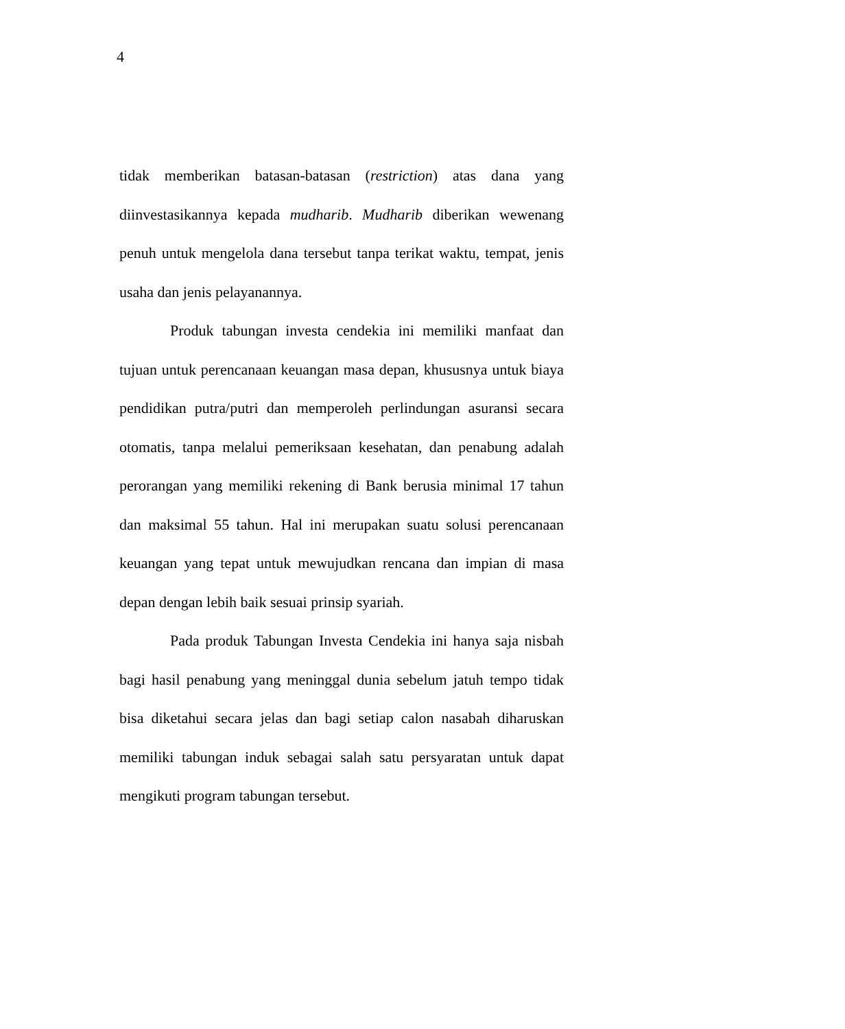4
tidak memberikan batasan-batasan (restriction) atas dana yang diinvestasikannya kepada mudharib. Mudharib diberikan wewenang penuh untuk mengelola dana tersebut tanpa terikat waktu, tempat, jenis usaha dan jenis pelayanannya.
Produk tabungan investa cendekia ini memiliki manfaat dan tujuan untuk perencanaan keuangan masa depan, khususnya untuk biaya pendidikan putra/putri dan memperoleh perlindungan asuransi secara otomatis, tanpa melalui pemeriksaan kesehatan, dan penabung adalah perorangan yang memiliki rekening di Bank berusia minimal 17 tahun dan maksimal 55 tahun. Hal ini merupakan suatu solusi perencanaan keuangan yang tepat untuk mewujudkan rencana dan impian di masa depan dengan lebih baik sesuai prinsip syariah.
Pada produk Tabungan Investa Cendekia ini hanya saja nisbah bagi hasil penabung yang meninggal dunia sebelum jatuh tempo tidak bisa diketahui secara jelas dan bagi setiap calon nasabah diharuskan memiliki tabungan induk sebagai salah satu persyaratan untuk dapat mengikuti program tabungan tersebut.